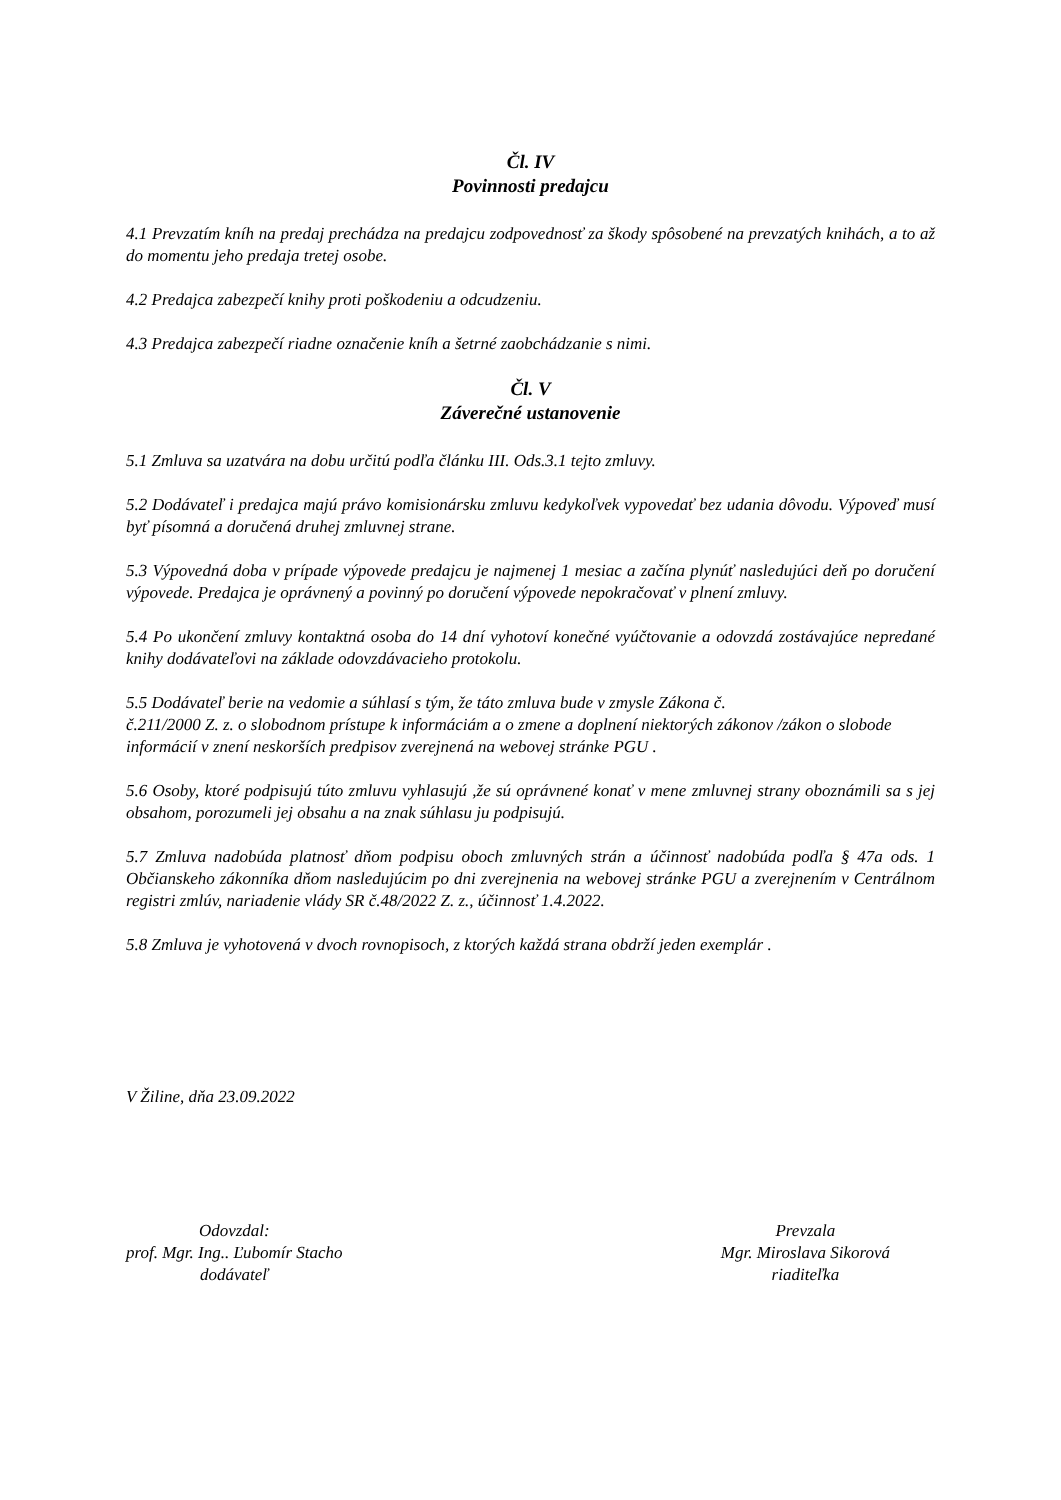Čl. IV
Povinnosti predajcu
4.1 Prevzatím kníh na predaj prechádza na predajcu zodpovednosť za škody spôsobené na prevzatých knihách, a to až do momentu jeho predaja tretej osobe.
4.2 Predajca zabezpečí knihy proti poškodeniu a odcudzeniu.
4.3 Predajca zabezpečí riadne označenie kníh a šetrné zaobchádzanie s nimi.
Čl. V
Záverečné ustanovenie
5.1 Zmluva sa uzatvára na dobu určitú podľa článku III. Ods.3.1 tejto zmluvy.
5.2 Dodávateľ i predajca majú právo komisionársku zmluvu kedykoľvek vypovedať bez udania dôvodu. Výpoveď musí byť písomná a doručená druhej zmluvnej strane.
5.3 Výpovedná doba v prípade výpovede predajcu je najmenej 1 mesiac a začína plynúť nasledujúci deň po doručení výpovede. Predajca je oprávnený a povinný po doručení výpovede nepokračovať v plnení zmluvy.
5.4 Po ukončení zmluvy kontaktná osoba do 14 dní vyhotoví konečné vyúčtovanie a odovzdá zostávajúce nepredané knihy dodávateľovi na základe odovzdávacieho protokolu.
5.5 Dodávateľ berie na vedomie a súhlasí s tým, že táto zmluva bude v zmysle Zákona č.
č.211/2000 Z. z. o slobodnom prístupe k informáciám a o zmene a doplnení niektorých zákonov /zákon o slobode informácií v znení neskorších predpisov zverejnená na webovej stránke PGU .
5.6 Osoby, ktoré podpisujú túto zmluvu vyhlasujú ,že sú oprávnené konať v mene zmluvnej strany oboznámili sa s jej obsahom, porozumeli jej obsahu a na znak súhlasu ju podpisujú.
5.7 Zmluva nadobúda platnosť dňom podpisu oboch zmluvných strán a účinnosť nadobúda podľa § 47a ods. 1 Občianskeho zákonníka dňom nasledujúcim po dni zverejnenia na webovej stránke PGU a zverejnením v Centrálnom registri zmlúv, nariadenie vlády SR č.48/2022 Z. z., účinnosť 1.4.2022.
5.8 Zmluva je vyhotovená v dvoch rovnopisoch, z ktorých každá strana obdrží jeden exemplár .
V Žiline, dňa 23.09.2022
Odovzdal:
prof. Mgr. Ing.. Ľubomír Stacho
dodávateľ
Prevzala
Mgr. Miroslava Sikorová
riaditeľka